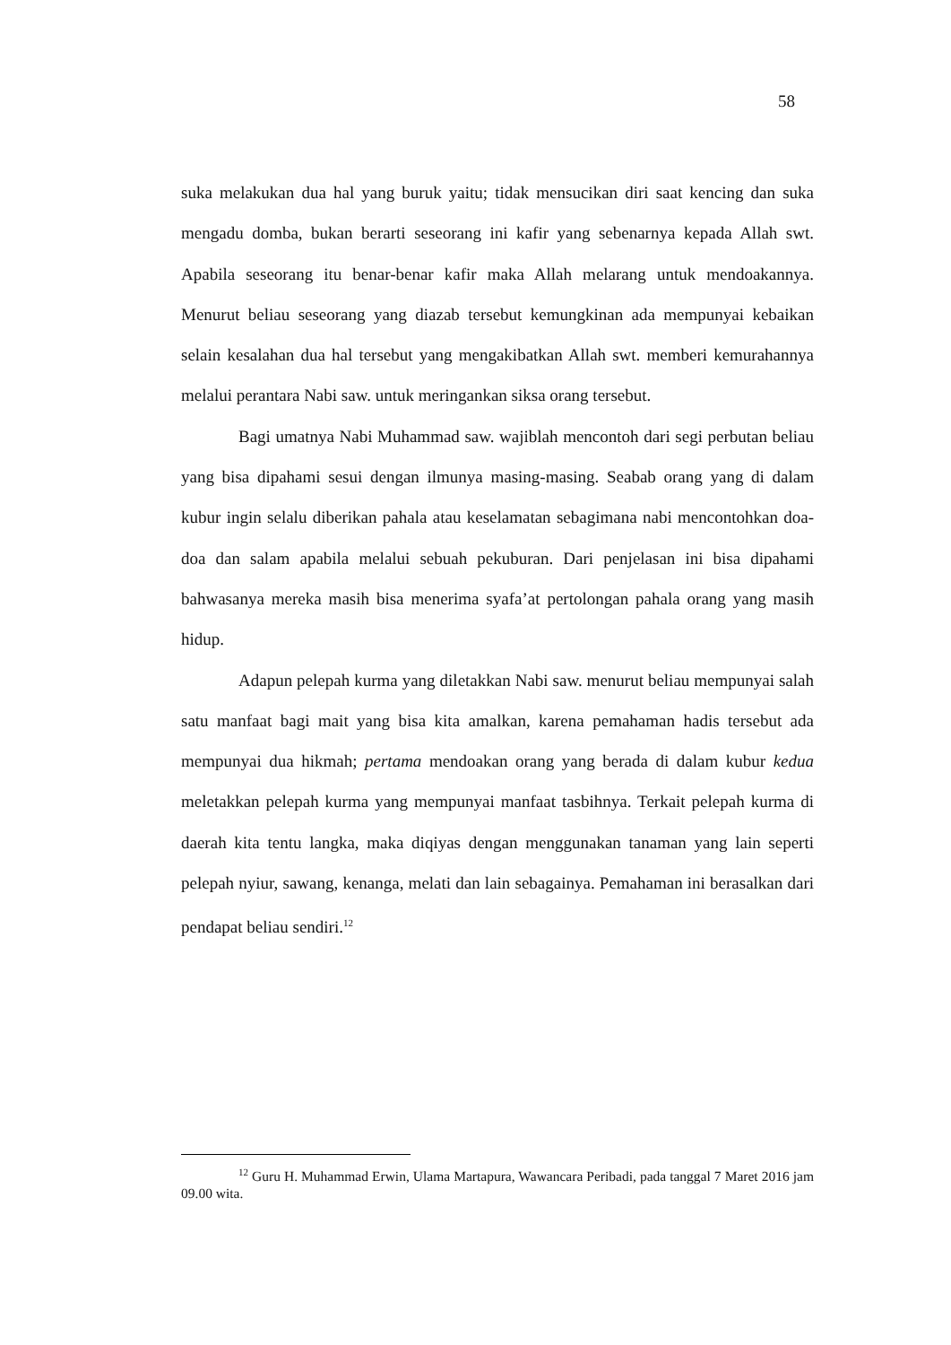58
suka melakukan dua hal yang buruk yaitu; tidak mensucikan diri saat kencing dan suka mengadu domba, bukan berarti seseorang ini kafir yang sebenarnya kepada Allah swt. Apabila seseorang itu benar-benar kafir maka Allah melarang untuk mendoakannya. Menurut beliau seseorang yang diazab tersebut kemungkinan ada mempunyai kebaikan selain kesalahan dua hal tersebut yang mengakibatkan Allah swt. memberi kemurahannya melalui perantara Nabi saw. untuk meringankan siksa orang tersebut.
Bagi umatnya Nabi Muhammad saw. wajiblah mencontoh dari segi perbutan beliau yang bisa dipahami sesui dengan ilmunya masing-masing. Seabab orang yang di dalam kubur ingin selalu diberikan pahala atau keselamatan sebagimana nabi mencontohkan doa-doa dan salam apabila melalui sebuah pekuburan. Dari penjelasan ini bisa dipahami bahwasanya mereka masih bisa menerima syafa’at pertolongan pahala orang yang masih hidup.
Adapun pelepah kurma yang diletakkan Nabi saw. menurut beliau mempunyai salah satu manfaat bagi mait yang bisa kita amalkan, karena pemahaman hadis tersebut ada mempunyai dua hikmah; pertama mendoakan orang yang berada di dalam kubur kedua meletakkan pelepah kurma yang mempunyai manfaat tasbihnya. Terkait pelepah kurma di daerah kita tentu langka, maka diqiyas dengan menggunakan tanaman yang lain seperti pelepah nyiur, sawang, kenanga, melati dan lain sebagainya. Pemahaman ini berasalkan dari pendapat beliau sendiri.<sup>12</sup>
<sup>12</sup> Guru H. Muhammad Erwin, Ulama Martapura, Wawancara Peribadi, pada tanggal 7 Maret 2016 jam 09.00 wita.